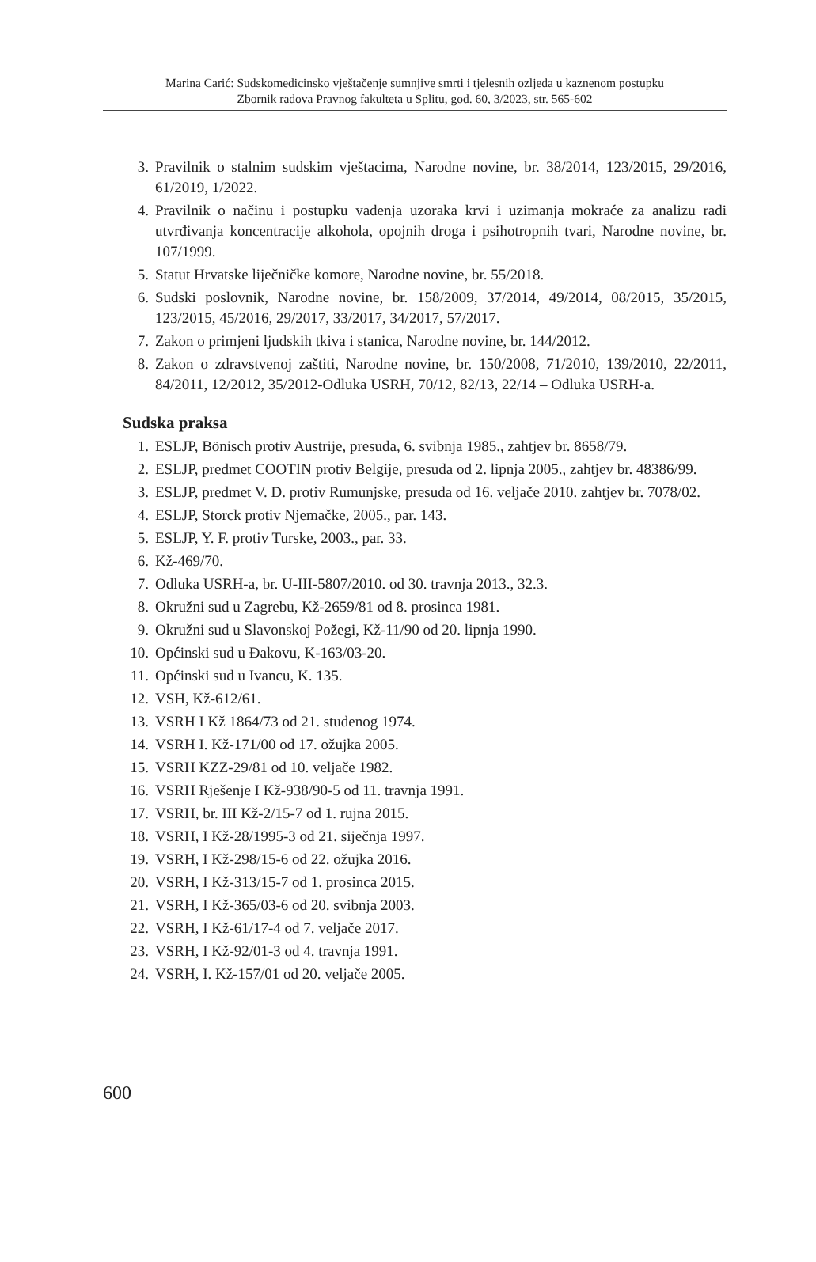Marina Carić: Sudskomedicinsko vještačenje sumnjive smrti i tjelesnih ozljeda u kaznenom postupku
Zbornik radova Pravnog fakulteta u Splitu, god. 60, 3/2023, str. 565-602
3. Pravilnik o stalnim sudskim vještacima, Narodne novine, br. 38/2014, 123/2015, 29/2016, 61/2019, 1/2022.
4. Pravilnik o načinu i postupku vađenja uzoraka krvi i uzimanja mokraće za analizu radi utvrđivanja koncentracije alkohola, opojnih droga i psihotropnih tvari, Narodne novine, br. 107/1999.
5. Statut Hrvatske liječničke komore, Narodne novine, br. 55/2018.
6. Sudski poslovnik, Narodne novine, br. 158/2009, 37/2014, 49/2014, 08/2015, 35/2015, 123/2015, 45/2016, 29/2017, 33/2017, 34/2017, 57/2017.
7. Zakon o primjeni ljudskih tkiva i stanica, Narodne novine, br. 144/2012.
8. Zakon o zdravstvenoj zaštiti, Narodne novine, br. 150/2008, 71/2010, 139/2010, 22/2011, 84/2011, 12/2012, 35/2012-Odluka USRH, 70/12, 82/13, 22/14 – Odluka USRH-a.
Sudska praksa
1. ESLJP, Bönisch protiv Austrije, presuda, 6. svibnja 1985., zahtjev br. 8658/79.
2. ESLJP, predmet COOTIN protiv Belgije, presuda od 2. lipnja 2005., zahtjev br. 48386/99.
3. ESLJP, predmet V. D. protiv Rumunjske, presuda od 16. veljače 2010. zahtjev br. 7078/02.
4. ESLJP, Storck protiv Njemačke, 2005., par. 143.
5. ESLJP, Y. F. protiv Turske, 2003., par. 33.
6. Kž-469/70.
7. Odluka USRH-a, br. U-III-5807/2010. od 30. travnja 2013., 32.3.
8. Okružni sud u Zagrebu, Kž-2659/81 od 8. prosinca 1981.
9. Okružni sud u Slavonskoj Požegi, Kž-11/90 od 20. lipnja 1990.
10. Općinski sud u Đakovu, K-163/03-20.
11. Općinski sud u Ivancu, K. 135.
12. VSH, Kž-612/61.
13. VSRH I Kž 1864/73 od 21. studenog 1974.
14. VSRH I. Kž-171/00 od 17. ožujka 2005.
15. VSRH KZZ-29/81 od 10. veljače 1982.
16. VSRH Rješenje I Kž-938/90-5 od 11. travnja 1991.
17. VSRH, br. III Kž-2/15-7 od 1. rujna 2015.
18. VSRH, I Kž-28/1995-3 od 21. siječnja 1997.
19. VSRH, I Kž-298/15-6 od 22. ožujka 2016.
20. VSRH, I Kž-313/15-7 od 1. prosinca 2015.
21. VSRH, I Kž-365/03-6 od 20. svibnja 2003.
22. VSRH, I Kž-61/17-4 od 7. veljače 2017.
23. VSRH, I Kž-92/01-3 od 4. travnja 1991.
24. VSRH, I. Kž-157/01 od 20. veljače 2005.
600